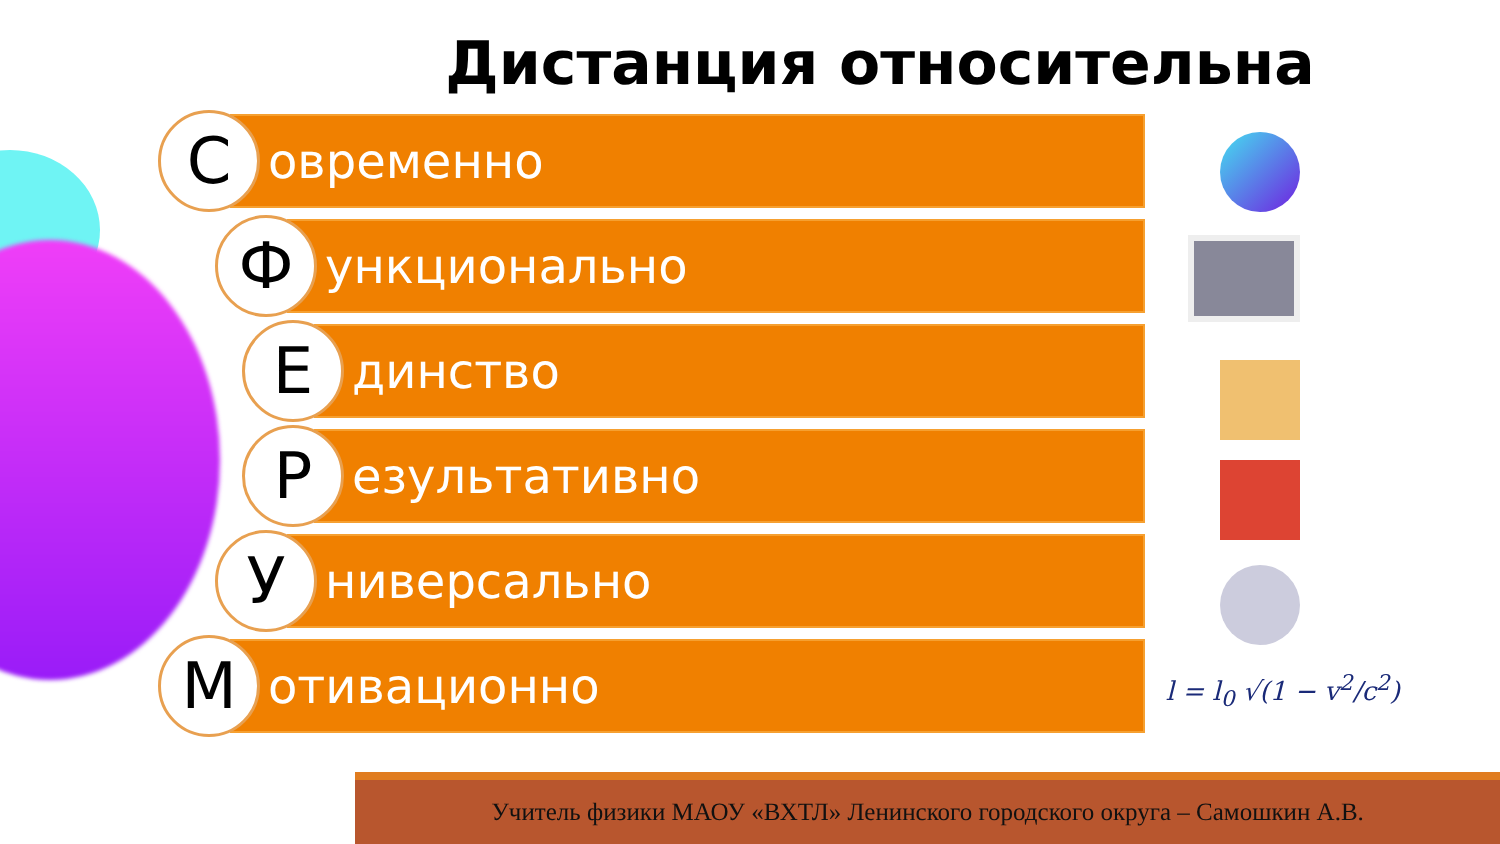Дистанция относительна
С
овременно
Ф
ункционально
Е
динство
Р
езультативно
У
ниверсально
М
отивационно
l = l<sub>0</sub> √(1 − v<sup>2</sup>/c<sup>2</sup>)
Учитель физики МАОУ «ВХТЛ» Ленинского городского округа – Самошкин А.В.